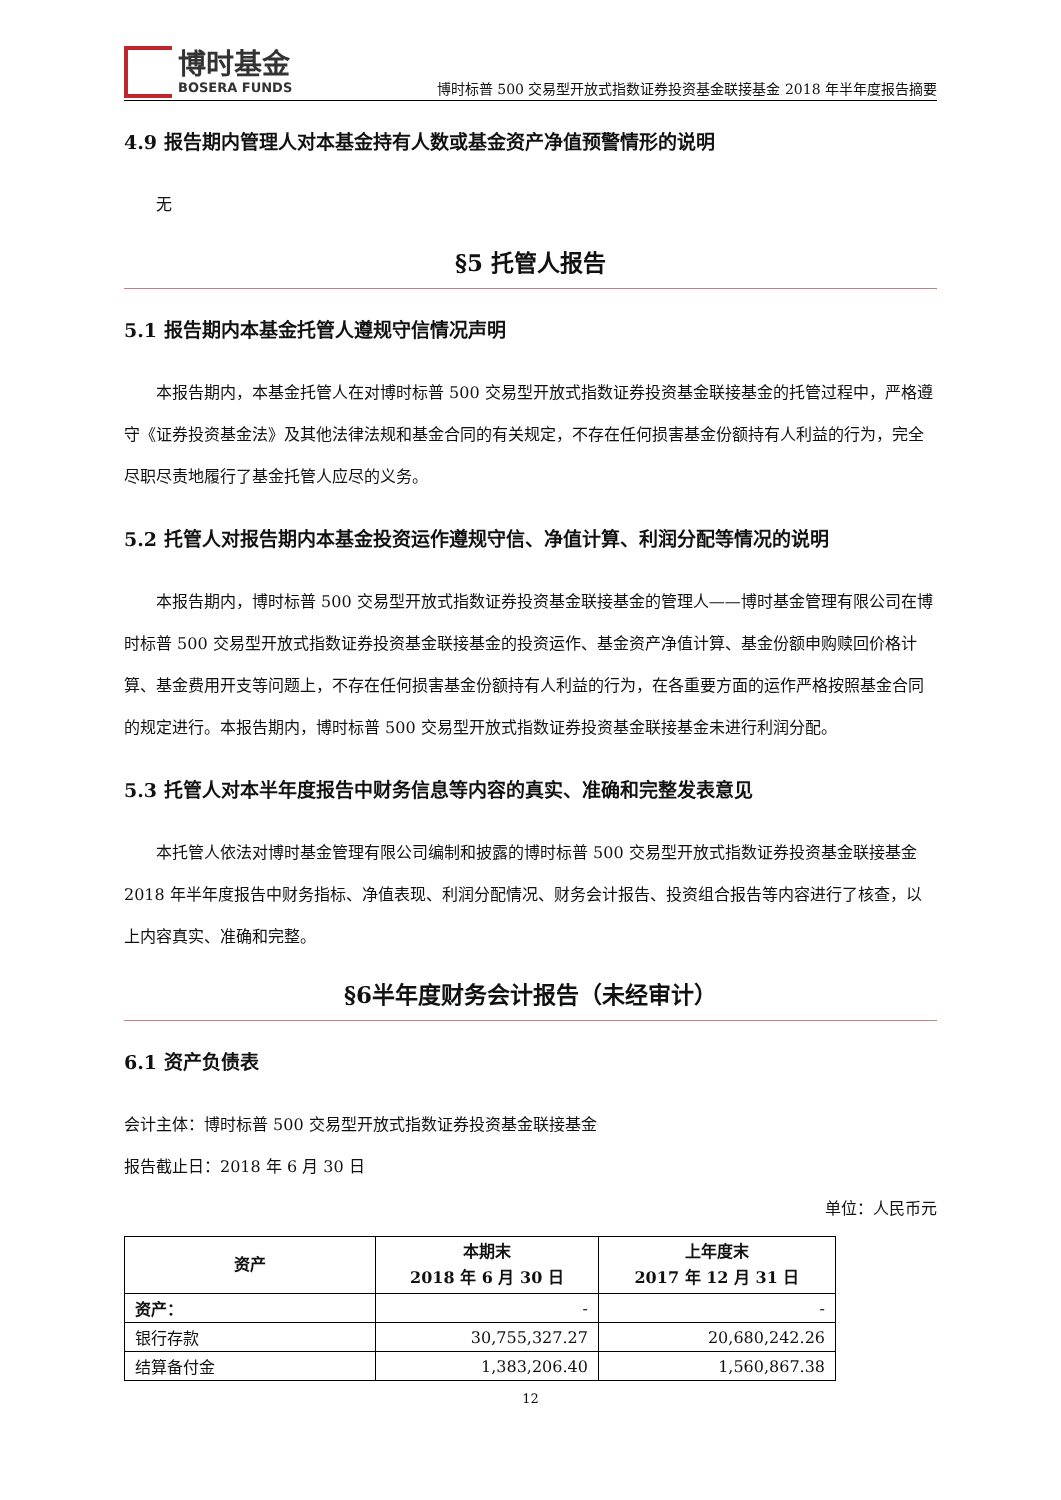博时基金
BOSERA FUNDS
博时标普 500 交易型开放式指数证券投资基金联接基金 2018 年半年度报告摘要
4.9 报告期内管理人对本基金持有人数或基金资产净值预警情形的说明
无
§5 托管人报告
5.1 报告期内本基金托管人遵规守信情况声明
本报告期内，本基金托管人在对博时标普 500 交易型开放式指数证券投资基金联接基金的托管过程中，严格遵守《证券投资基金法》及其他法律法规和基金合同的有关规定，不存在任何损害基金份额持有人利益的行为，完全尽职尽责地履行了基金托管人应尽的义务。
5.2 托管人对报告期内本基金投资运作遵规守信、净值计算、利润分配等情况的说明
本报告期内，博时标普 500 交易型开放式指数证券投资基金联接基金的管理人——博时基金管理有限公司在博时标普 500 交易型开放式指数证券投资基金联接基金的投资运作、基金资产净值计算、基金份额申购赎回价格计算、基金费用开支等问题上，不存在任何损害基金份额持有人利益的行为，在各重要方面的运作严格按照基金合同的规定进行。本报告期内，博时标普 500 交易型开放式指数证券投资基金联接基金未进行利润分配。
5.3 托管人对本半年度报告中财务信息等内容的真实、准确和完整发表意见
本托管人依法对博时基金管理有限公司编制和披露的博时标普 500 交易型开放式指数证券投资基金联接基金 2018 年半年度报告中财务指标、净值表现、利润分配情况、财务会计报告、投资组合报告等内容进行了核查，以上内容真实、准确和完整。
§6半年度财务会计报告（未经审计）
6.1 资产负债表
会计主体：博时标普 500 交易型开放式指数证券投资基金联接基金
报告截止日：2018 年 6 月 30 日
单位：人民币元
| 资产 | 本期末 2018 年 6 月 30 日 | 上年度末 2017 年 12 月 31 日 |
| --- | --- | --- |
| 资产： | - | - |
| 银行存款 | 30,755,327.27 | 20,680,242.26 |
| 结算备付金 | 1,383,206.40 | 1,560,867.38 |
12